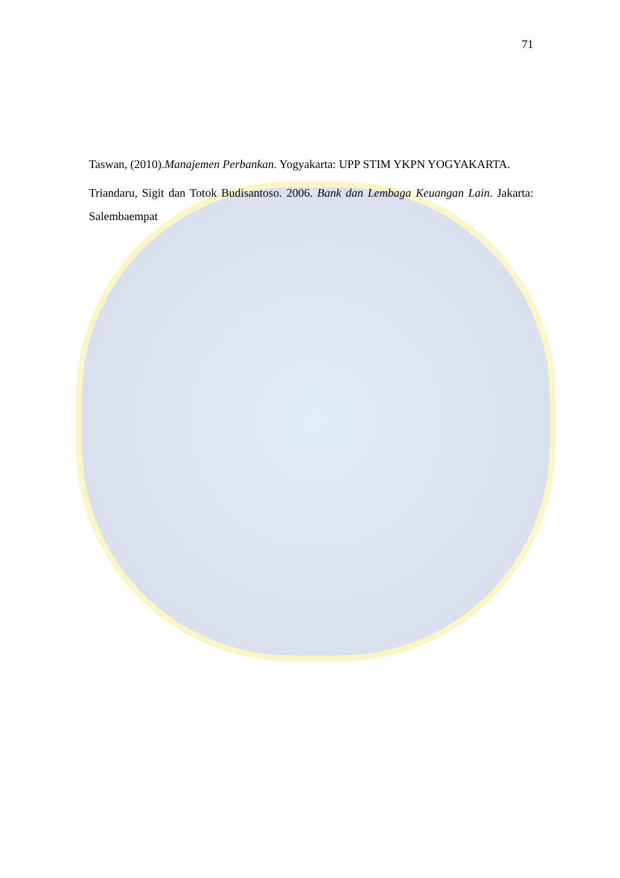71
Taswan, (2010).Manajemen Perbankan. Yogyakarta: UPP STIM YKPN YOGYAKARTA.
Triandaru, Sigit dan Totok Budisantoso. 2006. Bank dan Lembaga Keuangan Lain. Jakarta: Salembaempat